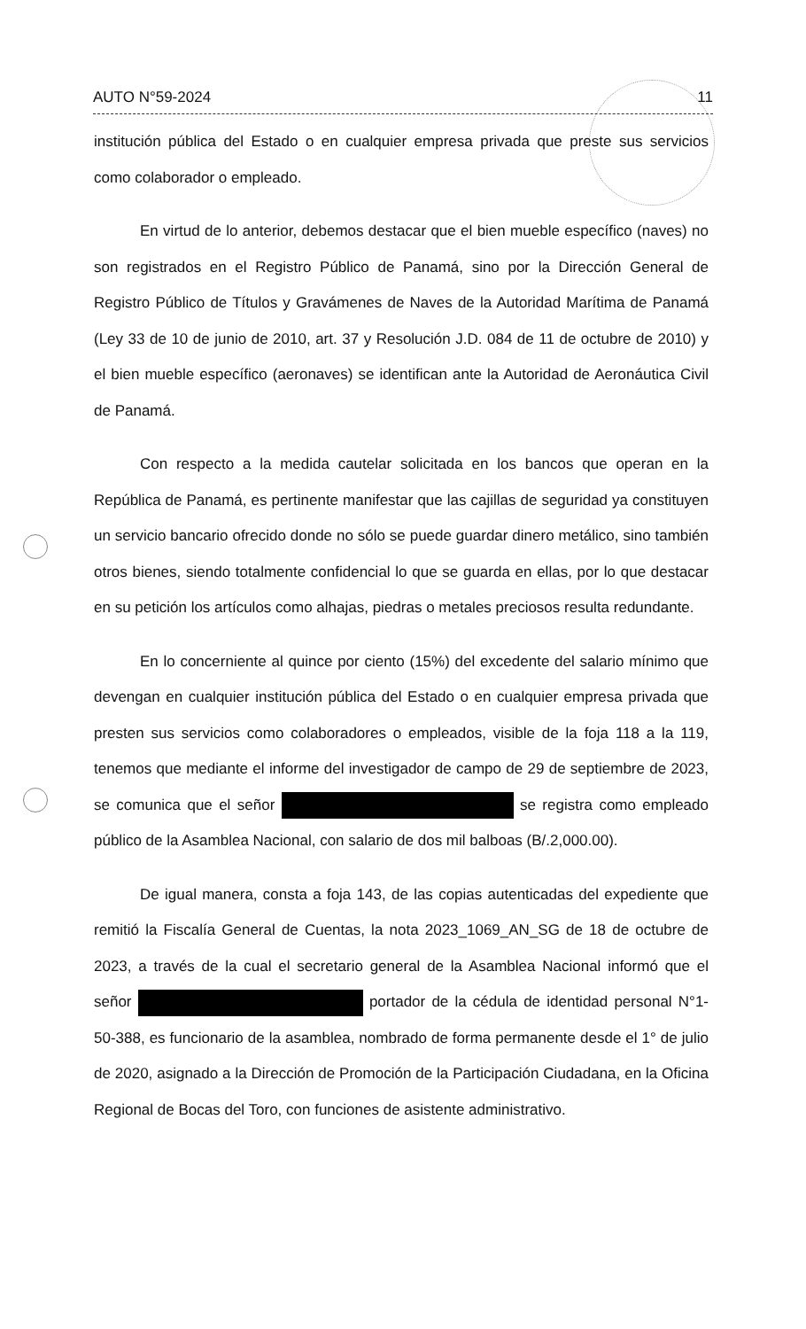AUTO N°59-2024 11
institución pública del Estado o en cualquier empresa privada que preste sus servicios como colaborador o empleado.
En virtud de lo anterior, debemos destacar que el bien mueble específico (naves) no son registrados en el Registro Público de Panamá, sino por la Dirección General de Registro Público de Títulos y Gravámenes de Naves de la Autoridad Marítima de Panamá (Ley 33 de 10 de junio de 2010, art. 37 y Resolución J.D. 084 de 11 de octubre de 2010) y el bien mueble específico (aeronaves) se identifican ante la Autoridad de Aeronáutica Civil de Panamá.
Con respecto a la medida cautelar solicitada en los bancos que operan en la República de Panamá, es pertinente manifestar que las cajillas de seguridad ya constituyen un servicio bancario ofrecido donde no sólo se puede guardar dinero metálico, sino también otros bienes, siendo totalmente confidencial lo que se guarda en ellas, por lo que destacar en su petición los artículos como alhajas, piedras o metales preciosos resulta redundante.
En lo concerniente al quince por ciento (15%) del excedente del salario mínimo que devengan en cualquier institución pública del Estado o en cualquier empresa privada que presten sus servicios como colaboradores o empleados, visible de la foja 118 a la 119, tenemos que mediante el informe del investigador de campo de 29 de septiembre de 2023, se comunica que el señor se registra como empleado público de la Asamblea Nacional, con salario de dos mil balboas (B/.2,000.00).
De igual manera, consta a foja 143, de las copias autenticadas del expediente que remitió la Fiscalía General de Cuentas, la nota 2023_1069_AN_SG de 18 de octubre de 2023, a través de la cual el secretario general de la Asamblea Nacional informó que el señor portador de la cédula de identidad personal N°1-50-388, es funcionario de la asamblea, nombrado de forma permanente desde el 1° de julio de 2020, asignado a la Dirección de Promoción de la Participación Ciudadana, en la Oficina Regional de Bocas del Toro, con funciones de asistente administrativo.